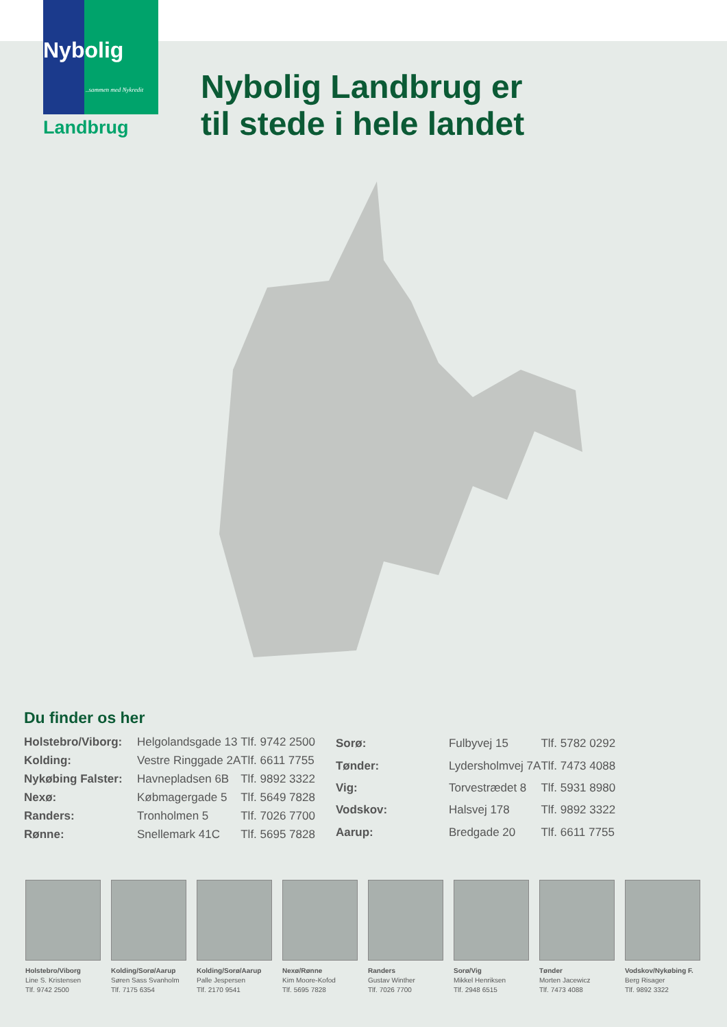Nybolig
..sammen med Nykredit
Landbrug
Nybolig Landbrug er
til stede i hele landet
Du finder os her
| Holstebro/Viborg: | Helgolandsgade 13 | Tlf. 9742 2500 |
| Kolding: | Vestre Ringgade 2A | Tlf. 6611 7755 |
| Nykøbing Falster: | Havnepladsen 6B | Tlf. 9892 3322 |
| Nexø: | Købmagergade 5 | Tlf. 5649 7828 |
| Randers: | Tronholmen 5 | Tlf. 7026 7700 |
| Rønne: | Snellemark 41C | Tlf. 5695 7828 |
| Sorø: | Fulbyvej 15 | Tlf. 5782 0292 |
| Tønder: | Lydersholmvej 7A | Tlf. 7473 4088 |
| Vig: | Torvestrædet 8 | Tlf. 5931 8980 |
| Vodskov: | Halsvej 178 | Tlf. 9892 3322 |
| Aarup: | Bredgade 20 | Tlf. 6611 7755 |
Holstebro/Viborg
Line S. Kristensen
Tlf. 9742 2500
Kolding/Sorø/Aarup
Søren Sass Svanholm
Tlf. 7175 6354
Kolding/Sorø/Aarup
Palle Jespersen
Tlf. 2170 9541
Nexø/Rønne
Kim Moore-Kofod
Tlf. 5695 7828
Randers
Gustav Winther
Tlf. 7026 7700
Sorø/Vig
Mikkel Henriksen
Tlf. 2948 6515
Tønder
Morten Jacewicz
Tlf. 7473 4088
Vodskov/Nykøbing F.
Berg Risager
Tlf. 9892 3322